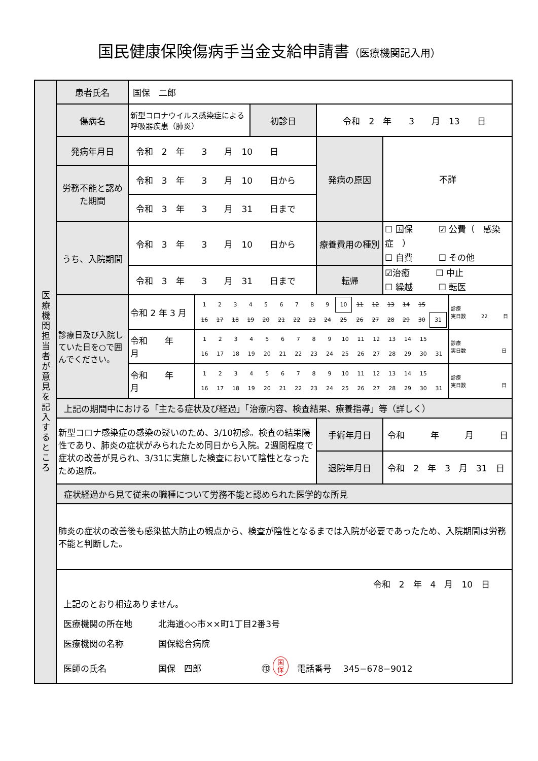国民健康保険傷病手当金支給申請書（医療機関記入用）
| 医療機関担当者が意見を記入するところ | 患者氏名 | 国保 二郎 | | | | | |
| | 傷病名 | 新型コロナウイルス感染症による呼吸器疾患（肺炎） | | 初診日 | 令和 2 年 3 月 13 日 | | |
| | 発病年月日 | 令和 2 年 3 月 10 日 | | | 発病の原因 | 不詳 | |
| | 労務不能と認めた期間 | 令和 3 年 3 月 10 日から | | | | | |
| | | 令和 3 年 3 月 31 日まで | | | | | |
| | うち、入院期間 | 令和 3 年 3 月 10 日から | | | 療養費用の種別 | ☐ 国保 ☑ 公費（ 感染症 ） ☐ 自費 ☐ その他 | |
| | | 令和 3 年 3 月 31 日まで | | | 転帰 | ☑治癒 ☐ 中止 ☐ 繰越 ☐ 転医 | |
| | 診療日及び入院していた日を○で囲んでください。 | 令和 2 年 3 月 | / 1 / 2 / 3 / 4 / 5 / 6 / 7 / 8 / 9 / 10 / 11 / 12 / 13 / 14 / 15 / / / 16 / 17 / 18 / 19 / 20 / 21 / 22 / 23 / 24 / 25 / 26 / 27 / 28 / 29 / 30 / 31 / | | | | 診療 実日数 22 日 |
| | | 令和 年 月 | / 1 / 2 / 3 / 4 / 5 / 6 / 7 / 8 / 9 / 10 / 11 / 12 / 13 / 14 / 15 / / / 16 / 17 / 18 / 19 / 20 / 21 / 22 / 23 / 24 / 25 / 26 / 27 / 28 / 29 / 30 / 31 / | | | | 診療 実日数 日 |
| | | 令和 年 月 | / 1 / 2 / 3 / 4 / 5 / 6 / 7 / 8 / 9 / 10 / 11 / 12 / 13 / 14 / 15 / / / 16 / 17 / 18 / 19 / 20 / 21 / 22 / 23 / 24 / 25 / 26 / 27 / 28 / 29 / 30 / 31 / | | | | 診療 実日数 日 |
| | 上記の期間中における「主たる症状及び経過」「治療内容、検査結果、療養指導」等（詳しく） | | | | | | |
| | 新型コロナ感染症の感染の疑いのため、3/10初診。検査の結果陽性であり、肺炎の症状がみられたため同日から入院。2週間程度で症状の改善が見られ、3/31に実施した検査において陰性となったため退院。 | | | | 手術年月日 | 令和 年 月 日 | |
| | | | | | 退院年月日 | 令和 2 年 3 月 31 日 | |
| | 症状経過から見て従来の職種について労務不能と認められた医学的な所見 | | | | | | |
| | 肺炎の症状の改善後も感染拡大防止の観点から、検査が陰性となるまでは入院が必要であったため、入院期間は労務不能と判断した。 | | | | | | |
| | 令和 2 年 4 月 10 日 上記のとおり相違ありません。 医療機関の所在地 北海道◇◇市××町1丁目2番3号 医療機関の名称 国保総合病院 医師の氏名 国保 四郎 ㊞ 国 保 電話番号 345−678−9012 | | | | | | |